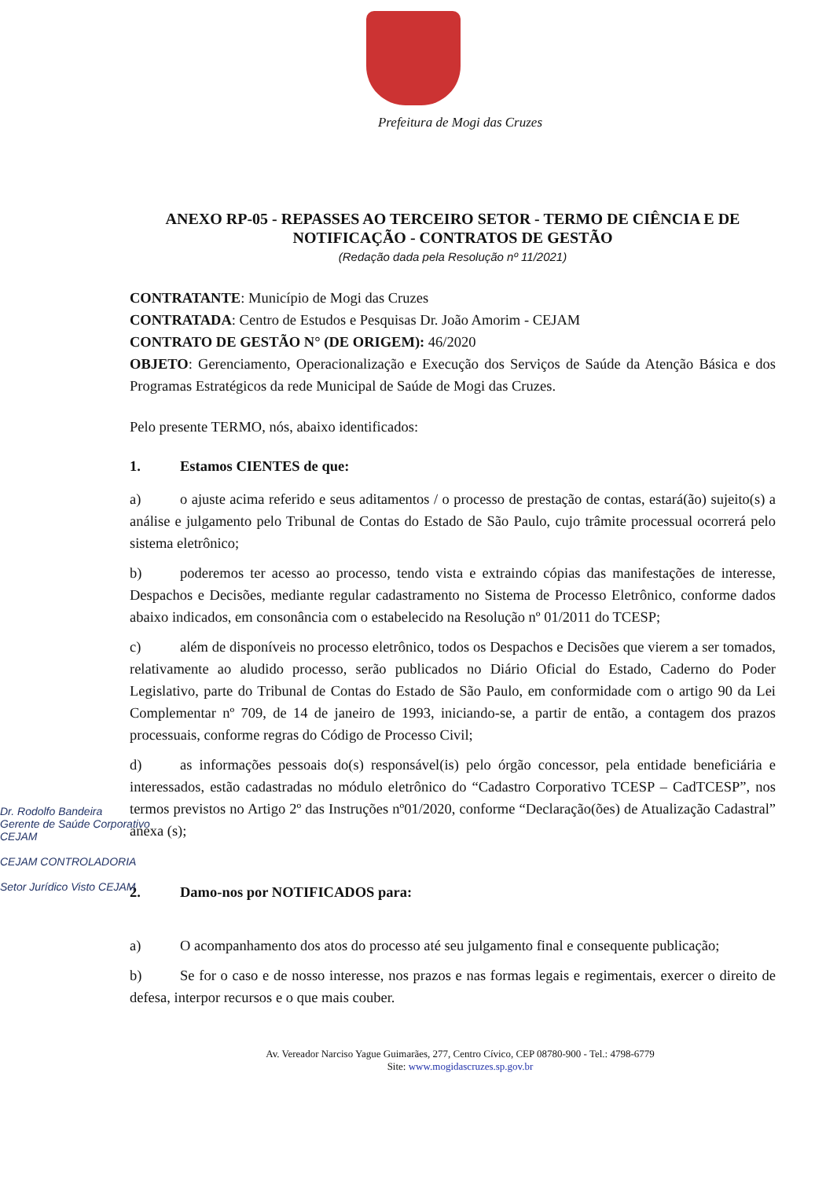Prefeitura de Mogi das Cruzes
ANEXO RP-05 - REPASSES AO TERCEIRO SETOR - TERMO DE CIÊNCIA E DE NOTIFICAÇÃO - CONTRATOS DE GESTÃO
(Redação dada pela Resolução nº 11/2021)
CONTRATANTE: Município de Mogi das Cruzes
CONTRATADA: Centro de Estudos e Pesquisas Dr. João Amorim - CEJAM
CONTRATO DE GESTÃO N° (DE ORIGEM): 46/2020
OBJETO: Gerenciamento, Operacionalização e Execução dos Serviços de Saúde da Atenção Básica e dos Programas Estratégicos da rede Municipal de Saúde de Mogi das Cruzes.
Pelo presente TERMO, nós, abaixo identificados:
1. Estamos CIENTES de que:
a) o ajuste acima referido e seus aditamentos / o processo de prestação de contas, estará(ão) sujeito(s) a análise e julgamento pelo Tribunal de Contas do Estado de São Paulo, cujo trâmite processual ocorrerá pelo sistema eletrônico;
b) poderemos ter acesso ao processo, tendo vista e extraindo cópias das manifestações de interesse, Despachos e Decisões, mediante regular cadastramento no Sistema de Processo Eletrônico, conforme dados abaixo indicados, em consonância com o estabelecido na Resolução nº 01/2011 do TCESP;
c) além de disponíveis no processo eletrônico, todos os Despachos e Decisões que vierem a ser tomados, relativamente ao aludido processo, serão publicados no Diário Oficial do Estado, Caderno do Poder Legislativo, parte do Tribunal de Contas do Estado de São Paulo, em conformidade com o artigo 90 da Lei Complementar nº 709, de 14 de janeiro de 1993, iniciando-se, a partir de então, a contagem dos prazos processuais, conforme regras do Código de Processo Civil;
d) as informações pessoais do(s) responsável(is) pelo órgão concessor, pela entidade beneficiária e interessados, estão cadastradas no módulo eletrônico do “Cadastro Corporativo TCESP – CadTCESP”, nos termos previstos no Artigo 2º das Instruções nº01/2020, conforme “Declaração(ões) de Atualização Cadastral” anexa (s);
2. Damo-nos por NOTIFICADOS para:
a) O acompanhamento dos atos do processo até seu julgamento final e consequente publicação;
b) Se for o caso e de nosso interesse, nos prazos e nas formas legais e regimentais, exercer o direito de defesa, interpor recursos e o que mais couber.
Dr. Rodolfo Bandeira
Gerente de Saúde Corporativo
CEJAM
CEJAM CONTROLADORIA
Setor Jurídico Visto CEJAM
Av. Vereador Narciso Yague Guimarães, 277, Centro Cívico, CEP 08780-900 - Tel.: 4798-6779
Site: www.mogidascruzes.sp.gov.br